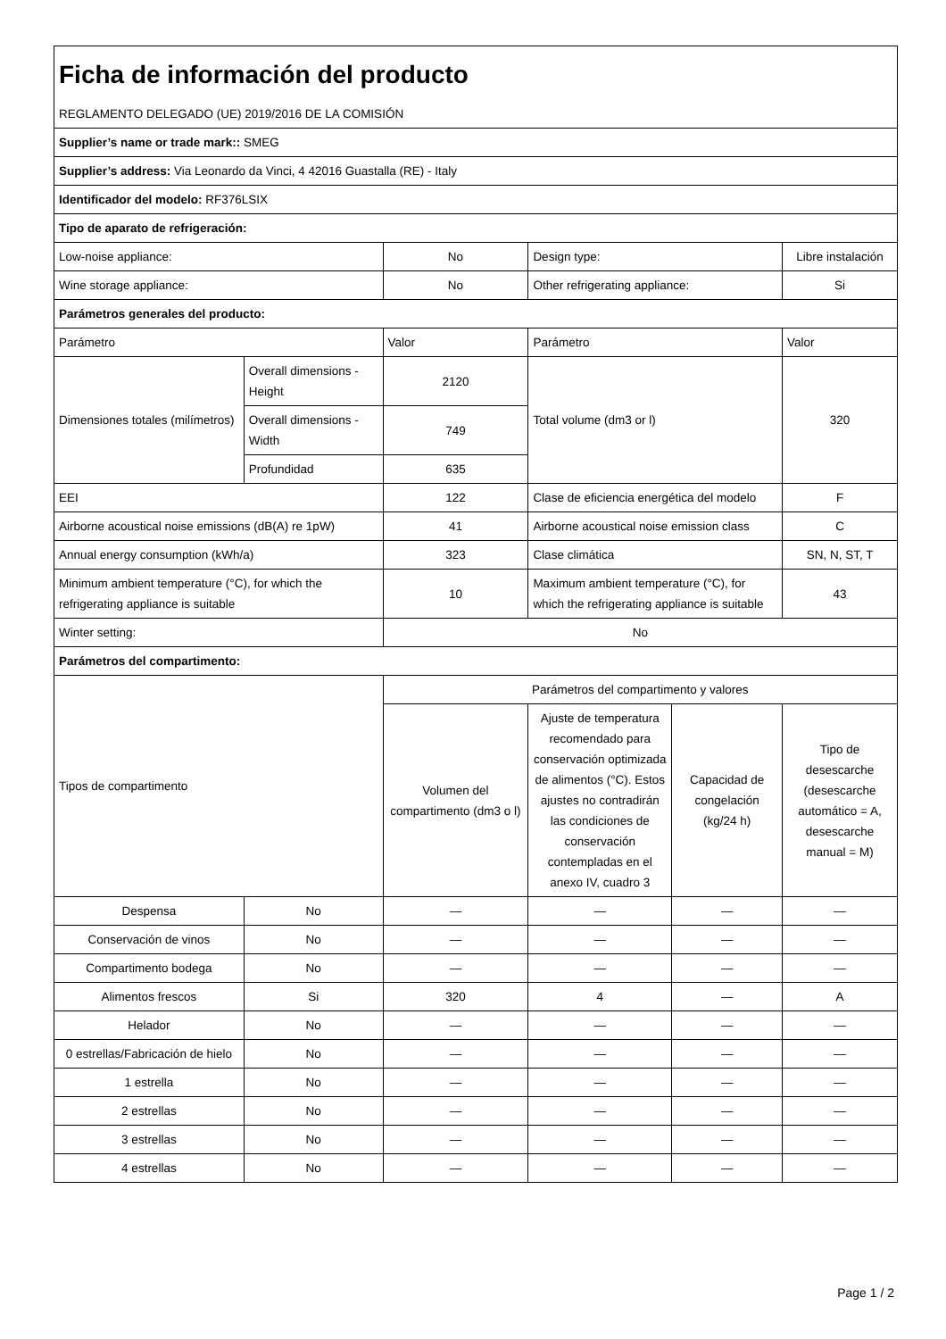| Ficha de información del producto | | | | | |
| REGLAMENTO DELEGADO (UE) 2019/2016 DE LA COMISIÓN | | | | | |
| Supplier’s name or trade mark:: SMEG | | | | | |
| Supplier’s address: Via Leonardo da Vinci, 4 42016 Guastalla (RE) - Italy | | | | | |
| Identificador del modelo: RF376LSIX | | | | | |
| Tipo de aparato de refrigeración: | | | | | |
| Low-noise appliance: | | No | Design type: | | Libre instalación |
| Wine storage appliance: | | No | Other refrigerating appliance: | | Si |
| Parámetros generales del producto: | | | | | |
| Parámetro | | Valor | Parámetro | | Valor |
| Dimensiones totales (milímetros) | Overall dimensions - Height | 2120 | Total volume (dm3 or l) | | 320 |
| | Overall dimensions - Width | 749 | | | |
| | Profundidad | 635 | | | |
| EEI | | 122 | Clase de eficiencia energética del modelo | | F |
| Airborne acoustical noise emissions (dB(A) re 1pW) | | 41 | Airborne acoustical noise emission class | | C |
| Annual energy consumption (kWh/a) | | 323 | Clase climática | | SN, N, ST, T |
| Minimum ambient temperature (°C), for which the refrigerating appliance is suitable | | 10 | Maximum ambient temperature (°C), for which the refrigerating appliance is suitable | | 43 |
| Winter setting: | | No | | | |
| Parámetros del compartimento: | | | | | |
| Tipos de compartimento | | Parámetros del compartimento y valores | | | |
| | | Volumen del compartimento (dm3 o l) | Ajuste de temperatura recomendado para conservación optimizada de alimentos (°C). Estos ajustes no contradirán las condiciones de conservación contempladas en el anexo IV, cuadro 3 | Capacidad de congelación (kg/24 h) | Tipo de desescarche (desescarche automático = A, desescarche manual = M) |
| Despensa | No | — | — | — | — |
| Conservación de vinos | No | — | — | — | — |
| Compartimento bodega | No | — | — | — | — |
| Alimentos frescos | Si | 320 | 4 | — | A |
| Helador | No | — | — | — | — |
| 0 estrellas/Fabricación de hielo | No | — | — | — | — |
| 1 estrella | No | — | — | — | — |
| 2 estrellas | No | — | — | — | — |
| 3 estrellas | No | — | — | — | — |
| 4 estrellas | No | — | — | — | — |
Page 1 / 2